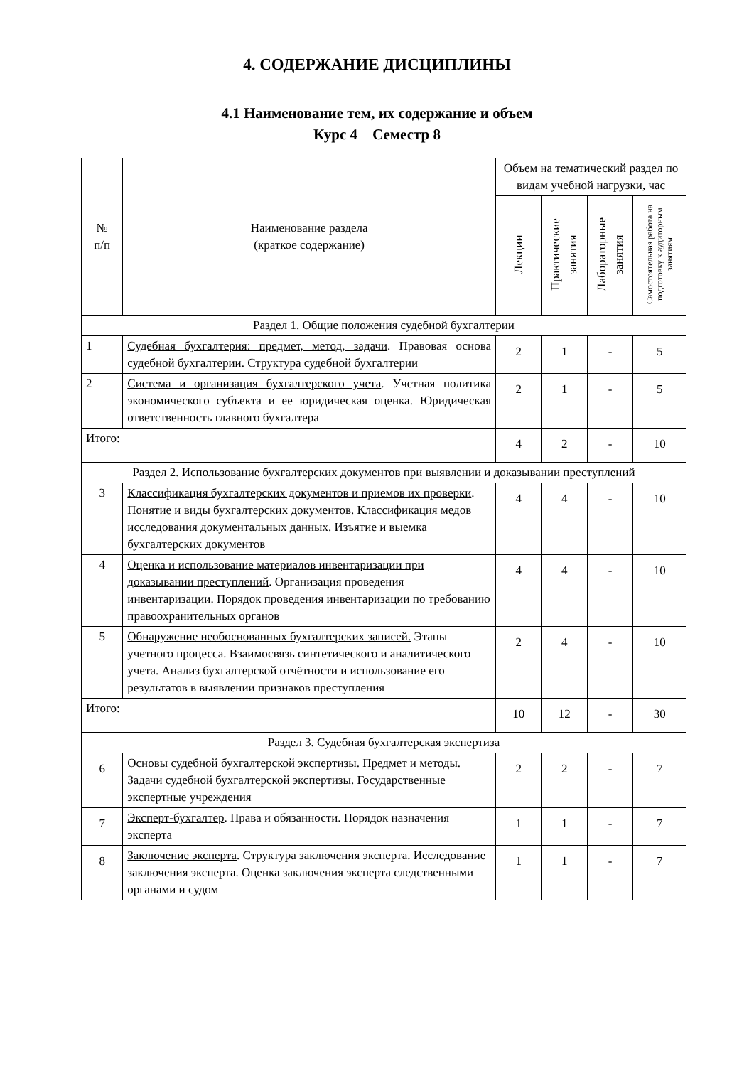4. СОДЕРЖАНИЕ ДИСЦИПЛИНЫ
4.1 Наименование тем, их содержание и объем
Курс 4 Семестр 8
| № п/п | Наименование раздела (краткое содержание) | Объем на тематический раздел по видам учебной нагрузки, час | | | |
| --- | --- | --- | --- | --- | --- |
| | | Лекции | Практические занятия | Лабораторные занятия | Самостоятельная работа на подготовку к аудиторным занятиям |
| Раздел 1. Общие положения судебной бухгалтерии | | | | | |
| 1 | Судебная бухгалтерия: предмет, метод, задачи . Правовая основа судебной бухгалтерии. Структура судебной бухгалтерии | 2 | 1 | - | 5 |
| 2 | Система и организация бухгалтерского учета . Учетная политика экономического субъекта и ее юридическая оценка. Юридическая ответственность главного бухгалтера | 2 | 1 | - | 5 |
| Итого: | | 4 | 2 | - | 10 |
| Раздел 2. Использование бухгалтерских документов при выявлении и доказывании преступлений | | | | | |
| 3 | Классификация бухгалтерских документов и приемов их проверки . Понятие и виды бухгалтерских документов. Классификация медов исследования документальных данных. Изъятие и выемка бухгалтерских документов | 4 | 4 | - | 10 |
| 4 | Оценка и использование материалов инвентаризации при доказывании преступлений . Организация проведения инвентаризации. Порядок проведения инвентаризации по требованию правоохранительных органов | 4 | 4 | - | 10 |
| 5 | Обнаружение необоснованных бухгалтерских записей. Этапы учетного процесса. Взаимосвязь синтетического и аналитического учета. Анализ бухгалтерской отчётности и использование его результатов в выявлении признаков преступления | 2 | 4 | - | 10 |
| Итого: | | 10 | 12 | - | 30 |
| Раздел 3. Судебная бухгалтерская экспертиза | | | | | |
| 6 | Основы судебной бухгалтерской экспертизы . Предмет и методы. Задачи судебной бухгалтерской экспертизы. Государственные экспертные учреждения | 2 | 2 | - | 7 |
| 7 | Эксперт-бухгалтер . Права и обязанности. Порядок назначения эксперта | 1 | 1 | - | 7 |
| 8 | Заключение эксперта . Структура заключения эксперта. Исследование заключения эксперта. Оценка заключения эксперта следственными органами и судом | 1 | 1 | - | 7 |